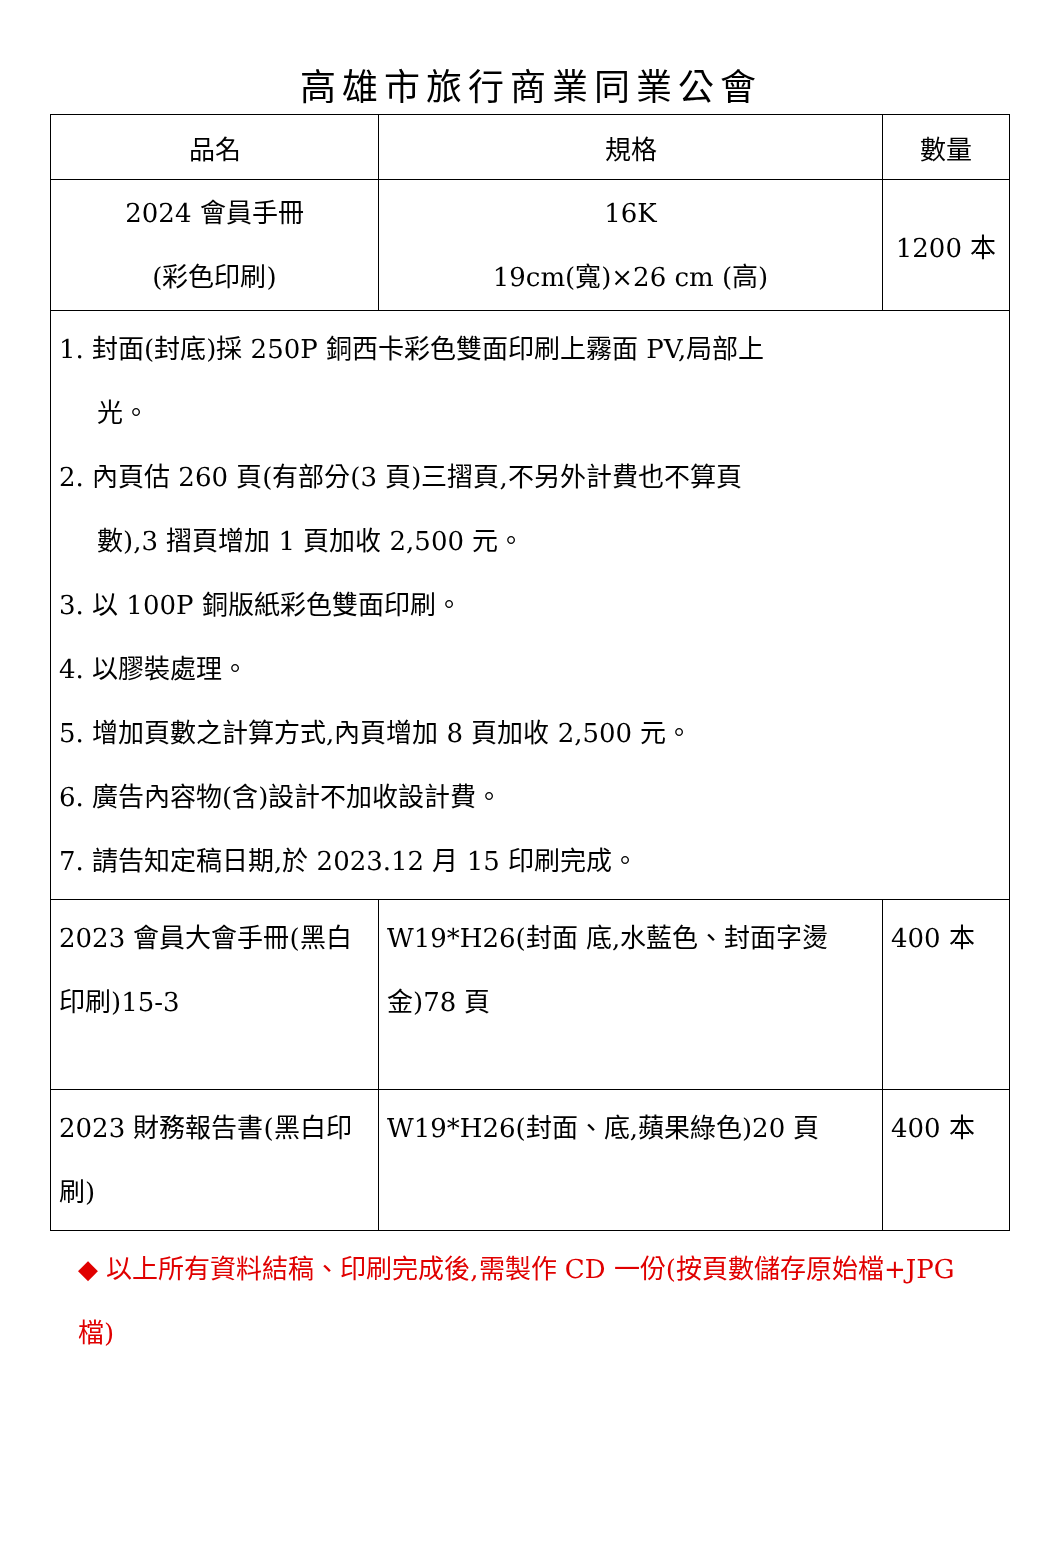高雄市旅行商業同業公會
| 品名 | 規格 | 數量 | |
| --- | --- | --- | --- |
| 2024 會員手冊 (彩色印刷) | 16K 19cm(寬)×26 cm (高) | 1200 本 | |
| 1. 封面(封底)採 250P 銅西卡彩色雙面印刷上霧面 PV,局部上 光。 2. 內頁估 260 頁(有部分(3 頁)三摺頁,不另外計費也不算頁 數),3 摺頁增加 1 頁加收 2,500 元。 3. 以 100P 銅版紙彩色雙面印刷。 4. 以膠裝處理。 5. 增加頁數之計算方式,內頁增加 8 頁加收 2,500 元。 6. 廣告內容物(含)設計不加收設計費。 7. 請告知定稿日期,於 2023.12 月 15 印刷完成。 | | | |
| 2023 會員大會手冊(黑白印刷)15-3 | W19*H26(封面 底,水藍色、封面字燙金)78 頁 | | 400 本 |
| 2023 財務報告書(黑白印刷) | W19*H26(封面、底,蘋果綠色)20 頁 | | 400 本 |
◆ 以上所有資料結稿、印刷完成後,需製作 CD 一份(按頁數儲存原始檔+JPG 檔)